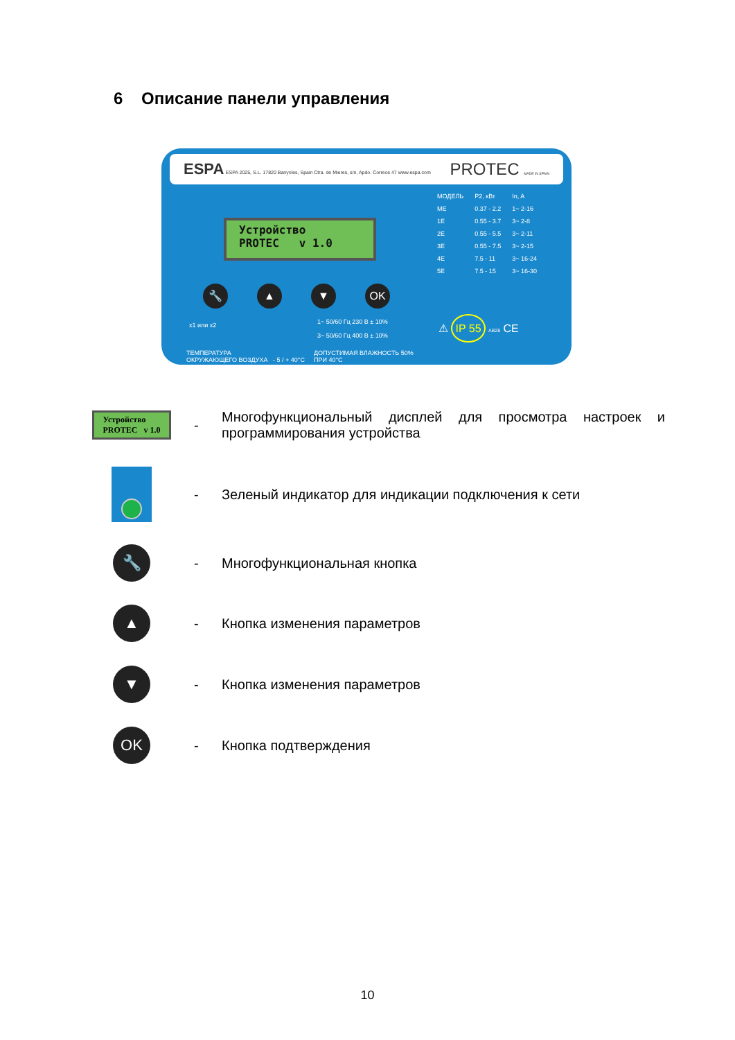6 Описание панели управления
ESPA ESPA 2025, S.L. 17820 Banyoles, Spain Ctra. de Mieres, s/n, Apdo. Correos 47 www.espa.com
PROTEC MADE IN SPAIN
Устройство
PROTEC v 1.0
🔧 ▲ ▼ OK
| МОДЕЛЬ | P2, кВт | In, A |
| ME | 0.37 - 2.2 | 1~ 2-16 |
| 1E | 0.55 - 3.7 | 3~ 2-8 |
| 2E | 0.55 - 5.5 | 3~ 2-11 |
| 3E | 0.55 - 7.5 | 3~ 2-15 |
| 4E | 7.5 - 11 | 3~ 16-24 |
| 5E | 7.5 - 15 | 3~ 16-30 |
x1 или x2
1~ 50/60 Гц 230 В ± 10%
3~ 50/60 Гц 400 В ± 10%
ТЕМПЕРАТУРА
ОКРУЖАЮЩЕГО ВОЗДУХА - 5 / + 40°C
ДОПУСТИМАЯ ВЛАЖНОСТЬ 50%
ПРИ 40°C
⚠ IP 55 AB28 CE
Устройство
PROTEC v 1.0
-
Многофункциональный дисплей для просмотра настроек и программирования устройства
-
Зеленый индикатор для индикации подключения к сети
🔧
- Многофункциональная кнопка
▲
- Кнопка изменения параметров
▼
- Кнопка изменения параметров
OK
- Кнопка подтверждения
10